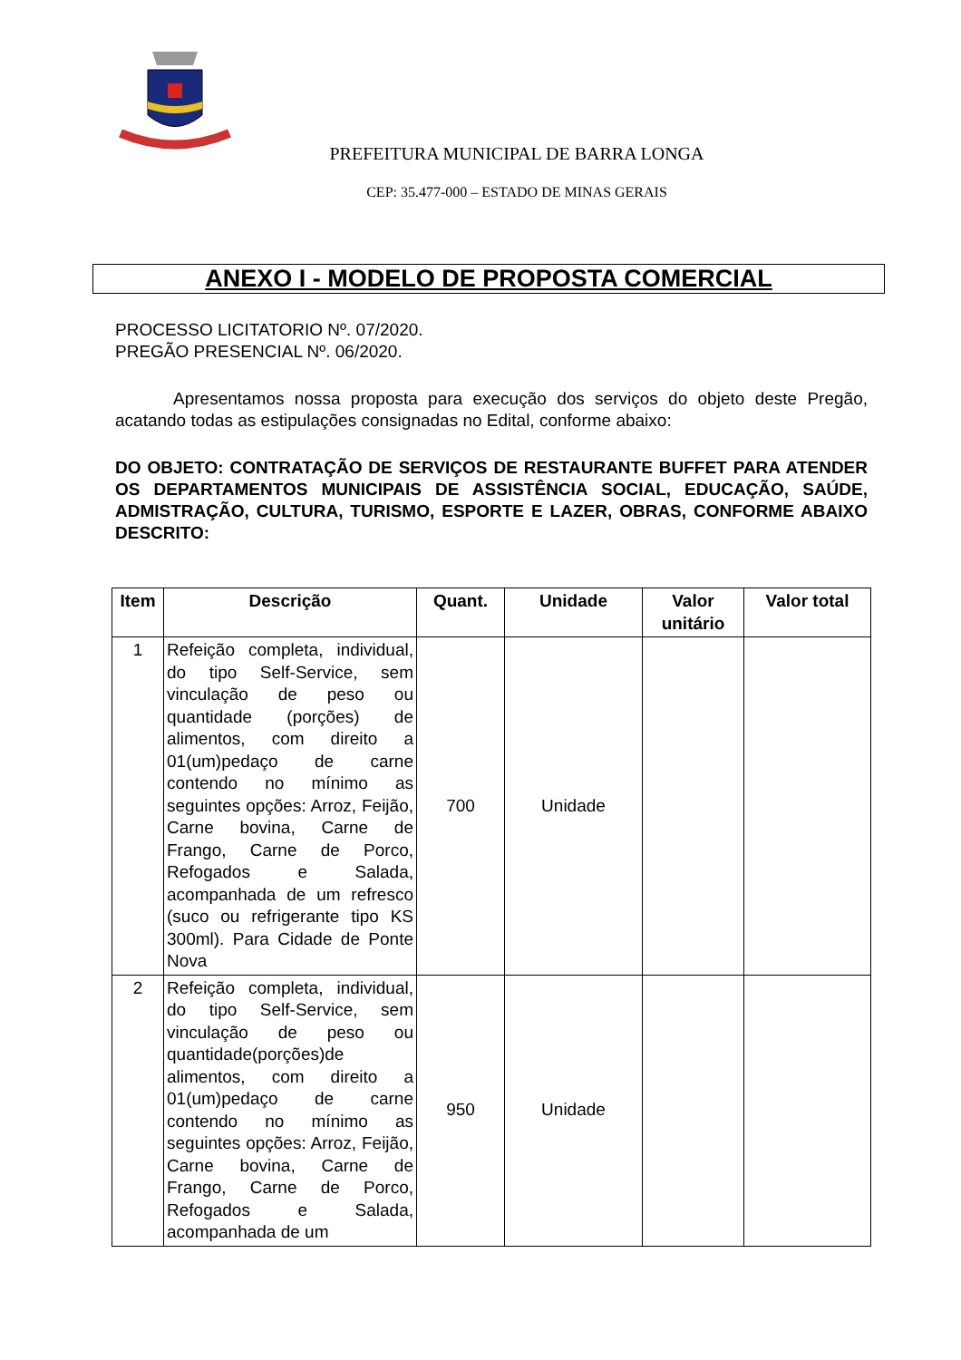PREFEITURA MUNICIPAL DE BARRA LONGA
CEP: 35.477-000 – ESTADO DE MINAS GERAIS
ANEXO I - MODELO DE PROPOSTA COMERCIAL
PROCESSO LICITATORIO Nº. 07/2020.
PREGÃO PRESENCIAL Nº. 06/2020.
Apresentamos nossa proposta para execução dos serviços do objeto deste Pregão, acatando todas as estipulações consignadas no Edital, conforme abaixo:
DO OBJETO: CONTRATAÇÃO DE SERVIÇOS DE RESTAURANTE BUFFET PARA ATENDER OS DEPARTAMENTOS MUNICIPAIS DE ASSISTÊNCIA SOCIAL, EDUCAÇÃO, SAÚDE, ADMISTRAÇÃO, CULTURA, TURISMO, ESPORTE E LAZER, OBRAS, CONFORME ABAIXO DESCRITO:
| Item | Descrição | Quant. | Unidade | Valor unitário | Valor total |
| --- | --- | --- | --- | --- | --- |
| 1 | Refeição completa, individual, do tipo Self-Service, sem vinculação de peso ou quantidade (porções) de alimentos, com direito a 01(um)pedaço de carne contendo no mínimo as seguintes opções: Arroz, Feijão, Carne bovina, Carne de Frango, Carne de Porco, Refogados e Salada, acompanhada de um refresco (suco ou refrigerante tipo KS 300ml). Para Cidade de Ponte Nova | 700 | Unidade | | |
| 2 | Refeição completa, individual, do tipo Self-Service, sem vinculação de peso ou quantidade(porções)de alimentos, com direito a 01(um)pedaço de carne contendo no mínimo as seguintes opções: Arroz, Feijão, Carne bovina, Carne de Frango, Carne de Porco, Refogados e Salada, acompanhada de um | 950 | Unidade | | |